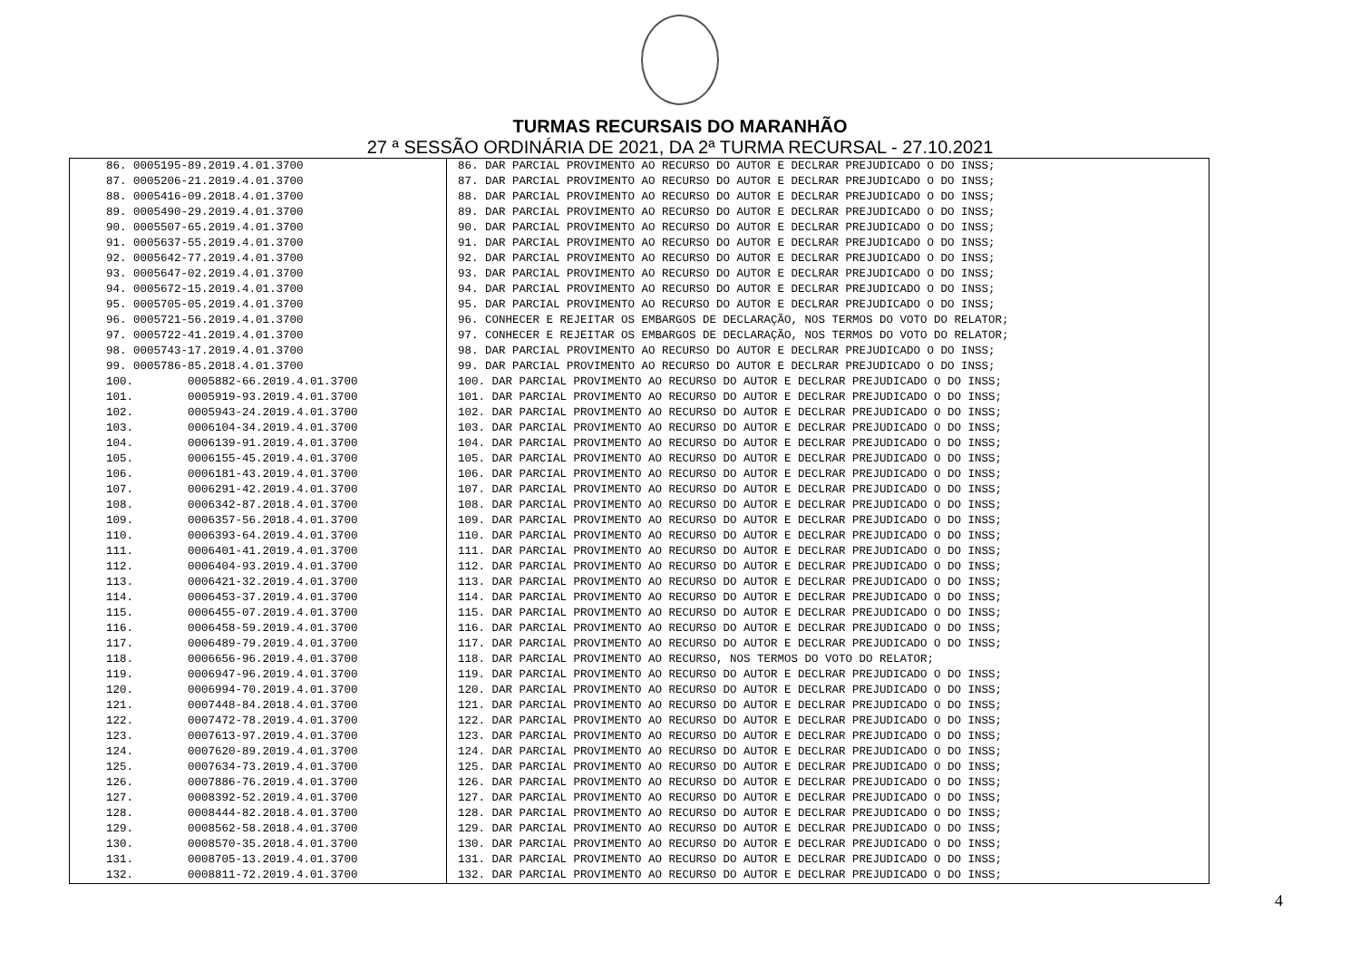TURMAS RECURSAIS DO MARANHÃO
27 ª SESSÃO ORDINÁRIA DE 2021, DA 2ª TURMA RECURSAL - 27.10.2021
| 86. 0005195-89.2019.4.01.3700 | 86. DAR PARCIAL PROVIMENTO AO RECURSO DO AUTOR E DECLRAR PREJUDICADO O DO INSS; |
| 87. 0005206-21.2019.4.01.3700 | 87. DAR PARCIAL PROVIMENTO AO RECURSO DO AUTOR E DECLRAR PREJUDICADO O DO INSS; |
| 88. 0005416-09.2018.4.01.3700 | 88. DAR PARCIAL PROVIMENTO AO RECURSO DO AUTOR E DECLRAR PREJUDICADO O DO INSS; |
| 89. 0005490-29.2019.4.01.3700 | 89. DAR PARCIAL PROVIMENTO AO RECURSO DO AUTOR E DECLRAR PREJUDICADO O DO INSS; |
| 90. 0005507-65.2019.4.01.3700 | 90. DAR PARCIAL PROVIMENTO AO RECURSO DO AUTOR E DECLRAR PREJUDICADO O DO INSS; |
| 91. 0005637-55.2019.4.01.3700 | 91. DAR PARCIAL PROVIMENTO AO RECURSO DO AUTOR E DECLRAR PREJUDICADO O DO INSS; |
| 92. 0005642-77.2019.4.01.3700 | 92. DAR PARCIAL PROVIMENTO AO RECURSO DO AUTOR E DECLRAR PREJUDICADO O DO INSS; |
| 93. 0005647-02.2019.4.01.3700 | 93. DAR PARCIAL PROVIMENTO AO RECURSO DO AUTOR E DECLRAR PREJUDICADO O DO INSS; |
| 94. 0005672-15.2019.4.01.3700 | 94. DAR PARCIAL PROVIMENTO AO RECURSO DO AUTOR E DECLRAR PREJUDICADO O DO INSS; |
| 95. 0005705-05.2019.4.01.3700 | 95. DAR PARCIAL PROVIMENTO AO RECURSO DO AUTOR E DECLRAR PREJUDICADO O DO INSS; |
| 96. 0005721-56.2019.4.01.3700 | 96. CONHECER E REJEITAR OS EMBARGOS DE DECLARAÇÃO, NOS TERMOS DO VOTO DO RELATOR; |
| 97. 0005722-41.2019.4.01.3700 | 97. CONHECER E REJEITAR OS EMBARGOS DE DECLARAÇÃO, NOS TERMOS DO VOTO DO RELATOR; |
| 98. 0005743-17.2019.4.01.3700 | 98. DAR PARCIAL PROVIMENTO AO RECURSO DO AUTOR E DECLRAR PREJUDICADO O DO INSS; |
| 99. 0005786-85.2018.4.01.3700 | 99. DAR PARCIAL PROVIMENTO AO RECURSO DO AUTOR E DECLRAR PREJUDICADO O DO INSS; |
| 100. 0005882-66.2019.4.01.3700 | 100. DAR PARCIAL PROVIMENTO AO RECURSO DO AUTOR E DECLRAR PREJUDICADO O DO INSS; |
| 101. 0005919-93.2019.4.01.3700 | 101. DAR PARCIAL PROVIMENTO AO RECURSO DO AUTOR E DECLRAR PREJUDICADO O DO INSS; |
| 102. 0005943-24.2019.4.01.3700 | 102. DAR PARCIAL PROVIMENTO AO RECURSO DO AUTOR E DECLRAR PREJUDICADO O DO INSS; |
| 103. 0006104-34.2019.4.01.3700 | 103. DAR PARCIAL PROVIMENTO AO RECURSO DO AUTOR E DECLRAR PREJUDICADO O DO INSS; |
| 104. 0006139-91.2019.4.01.3700 | 104. DAR PARCIAL PROVIMENTO AO RECURSO DO AUTOR E DECLRAR PREJUDICADO O DO INSS; |
| 105. 0006155-45.2019.4.01.3700 | 105. DAR PARCIAL PROVIMENTO AO RECURSO DO AUTOR E DECLRAR PREJUDICADO O DO INSS; |
| 106. 0006181-43.2019.4.01.3700 | 106. DAR PARCIAL PROVIMENTO AO RECURSO DO AUTOR E DECLRAR PREJUDICADO O DO INSS; |
| 107. 0006291-42.2019.4.01.3700 | 107. DAR PARCIAL PROVIMENTO AO RECURSO DO AUTOR E DECLRAR PREJUDICADO O DO INSS; |
| 108. 0006342-87.2018.4.01.3700 | 108. DAR PARCIAL PROVIMENTO AO RECURSO DO AUTOR E DECLRAR PREJUDICADO O DO INSS; |
| 109. 0006357-56.2018.4.01.3700 | 109. DAR PARCIAL PROVIMENTO AO RECURSO DO AUTOR E DECLRAR PREJUDICADO O DO INSS; |
| 110. 0006393-64.2019.4.01.3700 | 110. DAR PARCIAL PROVIMENTO AO RECURSO DO AUTOR E DECLRAR PREJUDICADO O DO INSS; |
| 111. 0006401-41.2019.4.01.3700 | 111. DAR PARCIAL PROVIMENTO AO RECURSO DO AUTOR E DECLRAR PREJUDICADO O DO INSS; |
| 112. 0006404-93.2019.4.01.3700 | 112. DAR PARCIAL PROVIMENTO AO RECURSO DO AUTOR E DECLRAR PREJUDICADO O DO INSS; |
| 113. 0006421-32.2019.4.01.3700 | 113. DAR PARCIAL PROVIMENTO AO RECURSO DO AUTOR E DECLRAR PREJUDICADO O DO INSS; |
| 114. 0006453-37.2019.4.01.3700 | 114. DAR PARCIAL PROVIMENTO AO RECURSO DO AUTOR E DECLRAR PREJUDICADO O DO INSS; |
| 115. 0006455-07.2019.4.01.3700 | 115. DAR PARCIAL PROVIMENTO AO RECURSO DO AUTOR E DECLRAR PREJUDICADO O DO INSS; |
| 116. 0006458-59.2019.4.01.3700 | 116. DAR PARCIAL PROVIMENTO AO RECURSO DO AUTOR E DECLRAR PREJUDICADO O DO INSS; |
| 117. 0006489-79.2019.4.01.3700 | 117. DAR PARCIAL PROVIMENTO AO RECURSO DO AUTOR E DECLRAR PREJUDICADO O DO INSS; |
| 118. 0006656-96.2019.4.01.3700 | 118. DAR PARCIAL PROVIMENTO AO RECURSO, NOS TERMOS DO VOTO DO RELATOR; |
| 119. 0006947-96.2019.4.01.3700 | 119. DAR PARCIAL PROVIMENTO AO RECURSO DO AUTOR E DECLRAR PREJUDICADO O DO INSS; |
| 120. 0006994-70.2019.4.01.3700 | 120. DAR PARCIAL PROVIMENTO AO RECURSO DO AUTOR E DECLRAR PREJUDICADO O DO INSS; |
| 121. 0007448-84.2018.4.01.3700 | 121. DAR PARCIAL PROVIMENTO AO RECURSO DO AUTOR E DECLRAR PREJUDICADO O DO INSS; |
| 122. 0007472-78.2019.4.01.3700 | 122. DAR PARCIAL PROVIMENTO AO RECURSO DO AUTOR E DECLRAR PREJUDICADO O DO INSS; |
| 123. 0007613-97.2019.4.01.3700 | 123. DAR PARCIAL PROVIMENTO AO RECURSO DO AUTOR E DECLRAR PREJUDICADO O DO INSS; |
| 124. 0007620-89.2019.4.01.3700 | 124. DAR PARCIAL PROVIMENTO AO RECURSO DO AUTOR E DECLRAR PREJUDICADO O DO INSS; |
| 125. 0007634-73.2019.4.01.3700 | 125. DAR PARCIAL PROVIMENTO AO RECURSO DO AUTOR E DECLRAR PREJUDICADO O DO INSS; |
| 126. 0007886-76.2019.4.01.3700 | 126. DAR PARCIAL PROVIMENTO AO RECURSO DO AUTOR E DECLRAR PREJUDICADO O DO INSS; |
| 127. 0008392-52.2019.4.01.3700 | 127. DAR PARCIAL PROVIMENTO AO RECURSO DO AUTOR E DECLRAR PREJUDICADO O DO INSS; |
| 128. 0008444-82.2018.4.01.3700 | 128. DAR PARCIAL PROVIMENTO AO RECURSO DO AUTOR E DECLRAR PREJUDICADO O DO INSS; |
| 129. 0008562-58.2018.4.01.3700 | 129. DAR PARCIAL PROVIMENTO AO RECURSO DO AUTOR E DECLRAR PREJUDICADO O DO INSS; |
| 130. 0008570-35.2018.4.01.3700 | 130. DAR PARCIAL PROVIMENTO AO RECURSO DO AUTOR E DECLRAR PREJUDICADO O DO INSS; |
| 131. 0008705-13.2019.4.01.3700 | 131. DAR PARCIAL PROVIMENTO AO RECURSO DO AUTOR E DECLRAR PREJUDICADO O DO INSS; |
| 132. 0008811-72.2019.4.01.3700 | 132. DAR PARCIAL PROVIMENTO AO RECURSO DO AUTOR E DECLRAR PREJUDICADO O DO INSS; |
4